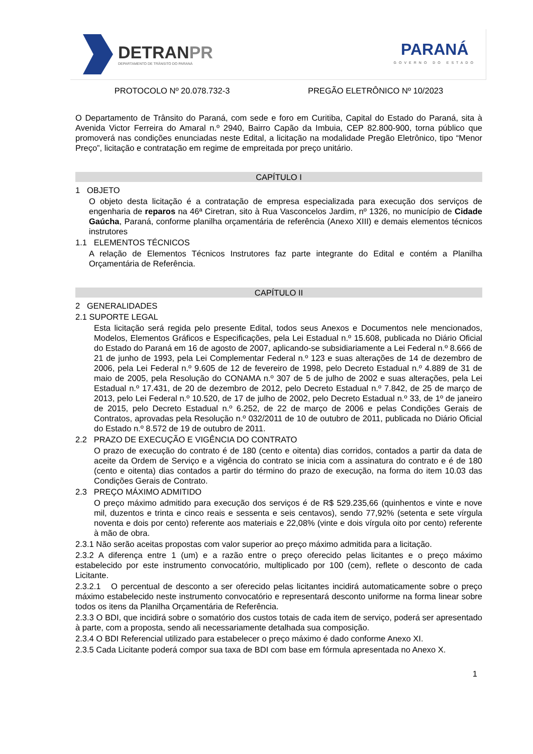DETRANPR
DEPARTAMENTO DE TRÂNSITO DO PARANÁ
PARANÁ
GOVERNO DO ESTADO
PROTOCOLO Nº 20.078.732-3 PREGÃO ELETRÔNICO Nº 10/2023
O Departamento de Trânsito do Paraná, com sede e foro em Curitiba, Capital do Estado do Paraná, sita à Avenida Victor Ferreira do Amaral n.º 2940, Bairro Capão da Imbuia, CEP 82.800-900, torna público que promoverá nas condições enunciadas neste Edital, a licitação na modalidade Pregão Eletrônico, tipo “Menor Preço”, licitação e contratação em regime de empreitada por preço unitário.
CAPÍTULO I
1 OBJETO
O objeto desta licitação é a contratação de empresa especializada para execução dos serviços de engenharia de reparos na 46ª Ciretran, sito à Rua Vasconcelos Jardim, nº 1326, no município de Cidade Gaúcha, Paraná, conforme planilha orçamentária de referência (Anexo XIII) e demais elementos técnicos instrutores
1.1 ELEMENTOS TÉCNICOS
A relação de Elementos Técnicos Instrutores faz parte integrante do Edital e contém a Planilha Orçamentária de Referência.
CAPÍTULO II
2 GENERALIDADES
2.1 SUPORTE LEGAL
Esta licitação será regida pelo presente Edital, todos seus Anexos e Documentos nele mencionados, Modelos, Elementos Gráficos e Especificações, pela Lei Estadual n.º 15.608, publicada no Diário Oficial do Estado do Paraná em 16 de agosto de 2007, aplicando-se subsidiariamente a Lei Federal n.º 8.666 de 21 de junho de 1993, pela Lei Complementar Federal n.º 123 e suas alterações de 14 de dezembro de 2006, pela Lei Federal n.º 9.605 de 12 de fevereiro de 1998, pelo Decreto Estadual n.º 4.889 de 31 de maio de 2005, pela Resolução do CONAMA n.º 307 de 5 de julho de 2002 e suas alterações, pela Lei Estadual n.º 17.431, de 20 de dezembro de 2012, pelo Decreto Estadual n.º 7.842, de 25 de março de 2013, pelo Lei Federal n.º 10.520, de 17 de julho de 2002, pelo Decreto Estadual n.º 33, de 1º de janeiro de 2015, pelo Decreto Estadual n.º 6.252, de 22 de março de 2006 e pelas Condições Gerais de Contratos, aprovadas pela Resolução n.º 032/2011 de 10 de outubro de 2011, publicada no Diário Oficial do Estado n.º 8.572 de 19 de outubro de 2011.
2.2 PRAZO DE EXECUÇÃO E VIGÊNCIA DO CONTRATO
O prazo de execução do contrato é de 180 (cento e oitenta) dias corridos, contados a partir da data de aceite da Ordem de Serviço e a vigência do contrato se inicia com a assinatura do contrato e é de 180 (cento e oitenta) dias contados a partir do término do prazo de execução, na forma do item 10.03 das Condições Gerais de Contrato.
2.3 PREÇO MÁXIMO ADMITIDO
O preço máximo admitido para execução dos serviços é de R$ 529.235,66 (quinhentos e vinte e nove mil, duzentos e trinta e cinco reais e sessenta e seis centavos), sendo 77,92% (setenta e sete vírgula noventa e dois por cento) referente aos materiais e 22,08% (vinte e dois vírgula oito por cento) referente à mão de obra.
2.3.1 Não serão aceitas propostas com valor superior ao preço máximo admitida para a licitação.
2.3.2 A diferença entre 1 (um) e a razão entre o preço oferecido pelas licitantes e o preço máximo estabelecido por este instrumento convocatório, multiplicado por 100 (cem), reflete o desconto de cada Licitante.
2.3.2.1 O percentual de desconto a ser oferecido pelas licitantes incidirá automaticamente sobre o preço máximo estabelecido neste instrumento convocatório e representará desconto uniforme na forma linear sobre todos os itens da Planilha Orçamentária de Referência.
2.3.3 O BDI, que incidirá sobre o somatório dos custos totais de cada item de serviço, poderá ser apresentado à parte, com a proposta, sendo ali necessariamente detalhada sua composição.
2.3.4 O BDI Referencial utilizado para estabelecer o preço máximo é dado conforme Anexo XI.
2.3.5 Cada Licitante poderá compor sua taxa de BDI com base em fórmula apresentada no Anexo X.
1